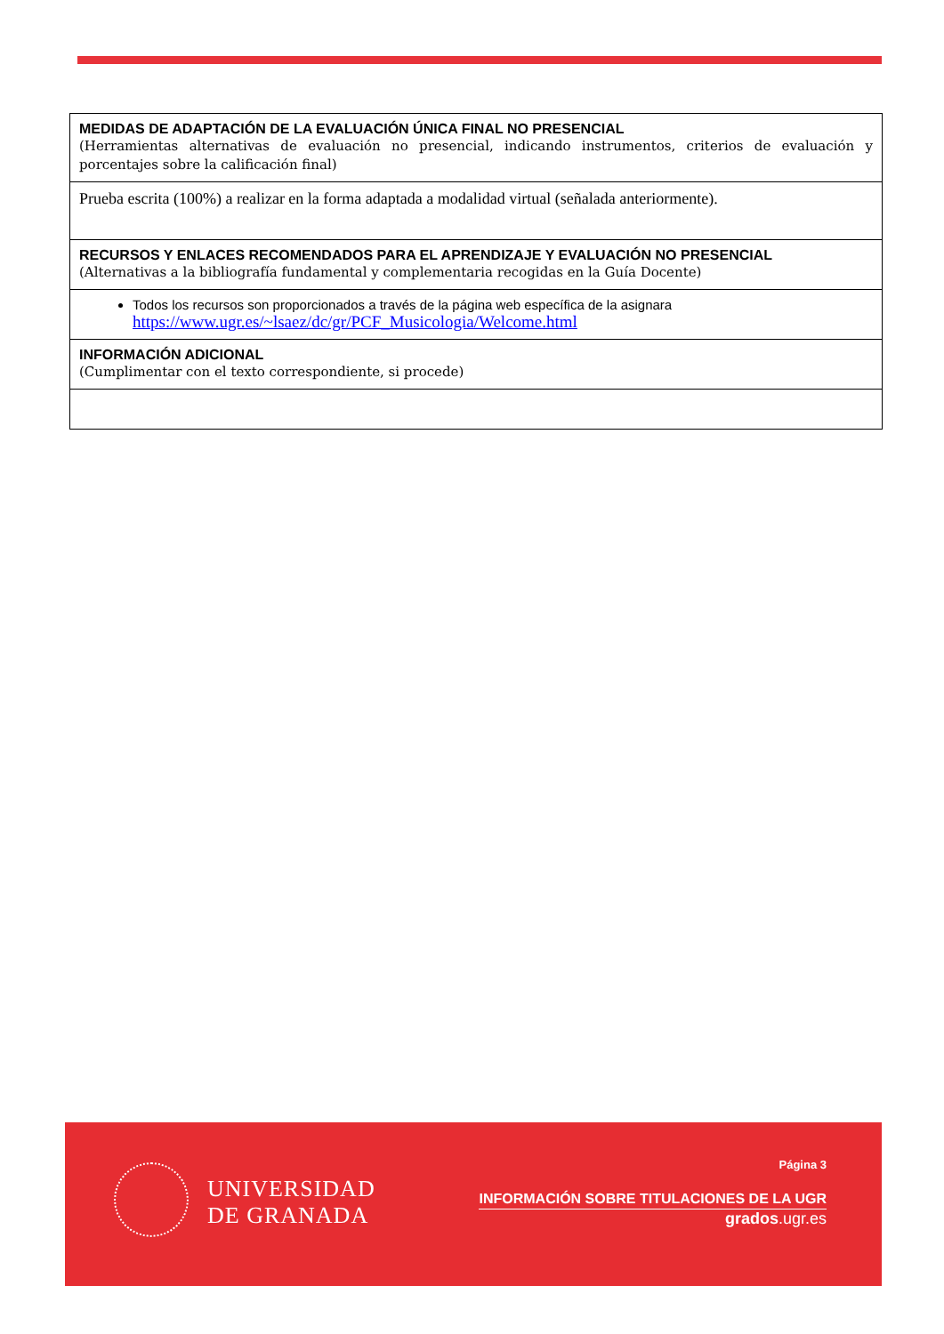| MEDIDAS DE ADAPTACIÓN DE LA EVALUACIÓN ÚNICA FINAL NO PRESENCIAL (Herramientas alternativas de evaluación no presencial, indicando instrumentos, criterios de evaluación y porcentajes sobre la calificación final) |
| Prueba escrita (100%) a realizar en la forma adaptada a modalidad virtual (señalada anteriormente). |
| RECURSOS Y ENLACES RECOMENDADOS PARA EL APRENDIZAJE Y EVALUACIÓN NO PRESENCIAL (Alternativas a la bibliografía fundamental y complementaria recogidas en la Guía Docente) |
| Todos los recursos son proporcionados a través de la página web específica de la asignara https://www.ugr.es/~lsaez/dc/gr/PCF_Musicologia/Welcome.html |
| INFORMACIÓN ADICIONAL (Cumplimentar con el texto correspondiente, si procede) |
UNIVERSIDAD
DE GRANADA
Página 3
INFORMACIÓN SOBRE TITULACIONES DE LA UGR
grados.ugr.es